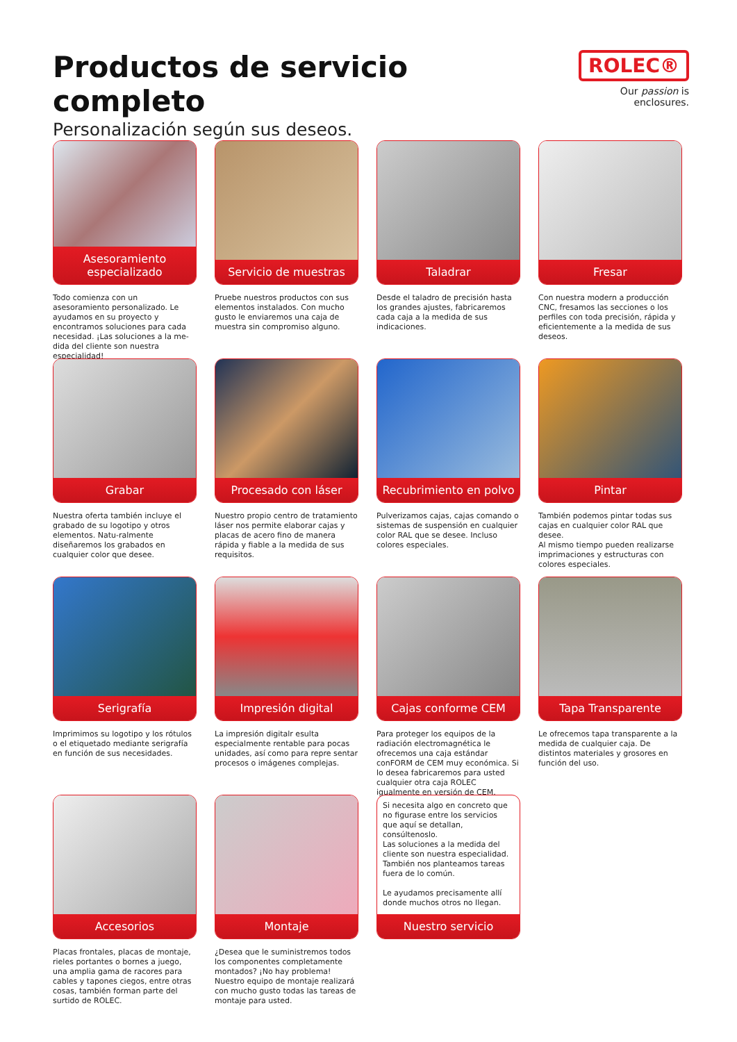Productos de servicio completo
Personalización según sus deseos.
ROLEC®
Our passion is enclosures.
Asesoramiento especializado
Todo comienza con un asesoramiento personalizado. Le ayudamos en su proyecto y encontramos soluciones para cada necesidad. ¡Las soluciones a la me-dida del cliente son nuestra especialidad!
Servicio de muestras
Pruebe nuestros productos con sus elementos instalados. Con mucho gusto le enviaremos una caja de muestra sin compromiso alguno.
Taladrar
Desde el taladro de precisión hasta los grandes ajustes, fabricaremos cada caja a la medida de sus indicaciones.
Fresar
Con nuestra modern a producción CNC, fresamos las secciones o los perfiles con toda precisión, rápida y eficientemente a la medida de sus deseos.
Grabar
Nuestra oferta también incluye el grabado de su logotipo y otros elementos. Natu-ralmente diseñaremos los grabados en cualquier color que desee.
Procesado con láser
Nuestro propio centro de tratamiento láser nos permite elaborar cajas y placas de acero fino de manera rápida y fiable a la medida de sus requisitos.
Recubrimiento en polvo
Pulverizamos cajas, cajas comando o sistemas de suspensión en cualquier color RAL que se desee. Incluso colores especiales.
Pintar
También podemos pintar todas sus cajas en cualquier color RAL que desee.
Al mismo tiempo pueden realizarse imprimaciones y estructuras con colores especiales.
Serigrafía
Imprimimos su logotipo y los rótulos o el etiquetado mediante serigrafía en función de sus necesidades.
Impresión digital
La impresión digitalr esulta especialmente rentable para pocas unidades, así como para repre sentar procesos o imágenes complejas.
Cajas conforme CEM
Para proteger los equipos de la radiación electromagnética le ofrecemos una caja estándar conFORM de CEM muy económica. Si lo desea fabricaremos para usted cualquier otra caja ROLEC igualmente en versión de CEM.
Tapa Transparente
Le ofrecemos tapa transparente a la medida de cualquier caja. De distintos materiales y grosores en función del uso.
Accesorios
Placas frontales, placas de montaje, rieles portantes o bornes a juego, una amplia gama de racores para cables y tapones ciegos, entre otras cosas, también forman parte del surtido de ROLEC.
Montaje
¿Desea que le suministremos todos los componentes completamente montados? ¡No hay problema! Nuestro equipo de montaje realizará con mucho gusto todas las tareas de montaje para usted.
Si necesita algo en concreto que no figurase entre los servicios que aquí se detallan, consúltenoslo.
Las soluciones a la medida del cliente son nuestra especialidad. También nos planteamos tareas fuera de lo común.
Le ayudamos precisamente allí donde muchos otros no llegan.
Nuestro servicio